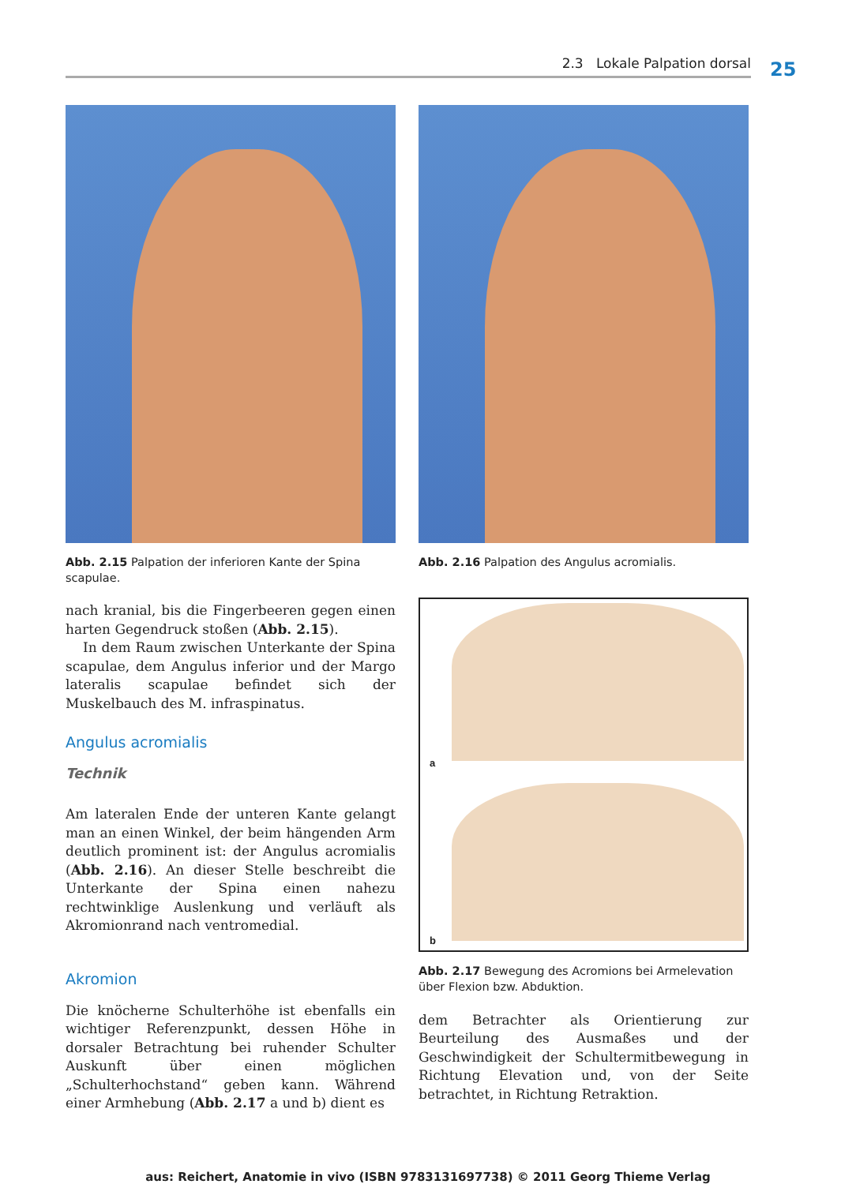2.3 Lokale Palpation dorsal 25
Abb. 2.15 Palpation der inferioren Kante der Spina scapulae.
Abb. 2.16 Palpation des Angulus acromialis.
nach kranial, bis die Fingerbeeren gegen einen harten Gegendruck stoßen (Abb. 2.15).
In dem Raum zwischen Unterkante der Spina scapulae, dem Angulus inferior und der Margo lateralis scapulae befindet sich der Muskelbauch des M. infraspinatus.
Angulus acromialis
Technik
Am lateralen Ende der unteren Kante gelangt man an einen Winkel, der beim hängenden Arm deutlich prominent ist: der Angulus acromialis (Abb. 2.16). An dieser Stelle beschreibt die Unterkante der Spina einen nahezu rechtwinklige Auslenkung und verläuft als Akromionrand nach ventromedial.
Akromion
Die knöcherne Schulterhöhe ist ebenfalls ein wichtiger Referenzpunkt, dessen Höhe in dorsaler Betrachtung bei ruhender Schulter Auskunft über einen möglichen „Schulterhochstand“ geben kann. Während einer Armhebung (Abb. 2.17 a und b) dient es
a
b
Abb. 2.17 Bewegung des Acromions bei Armelevation über Flexion bzw. Abduktion.
dem Betrachter als Orientierung zur Beurteilung des Ausmaßes und der Geschwindigkeit der Schultermitbewegung in Richtung Elevation und, von der Seite betrachtet, in Richtung Retraktion.
aus: Reichert, Anatomie in vivo (ISBN 9783131697738) © 2011 Georg Thieme Verlag